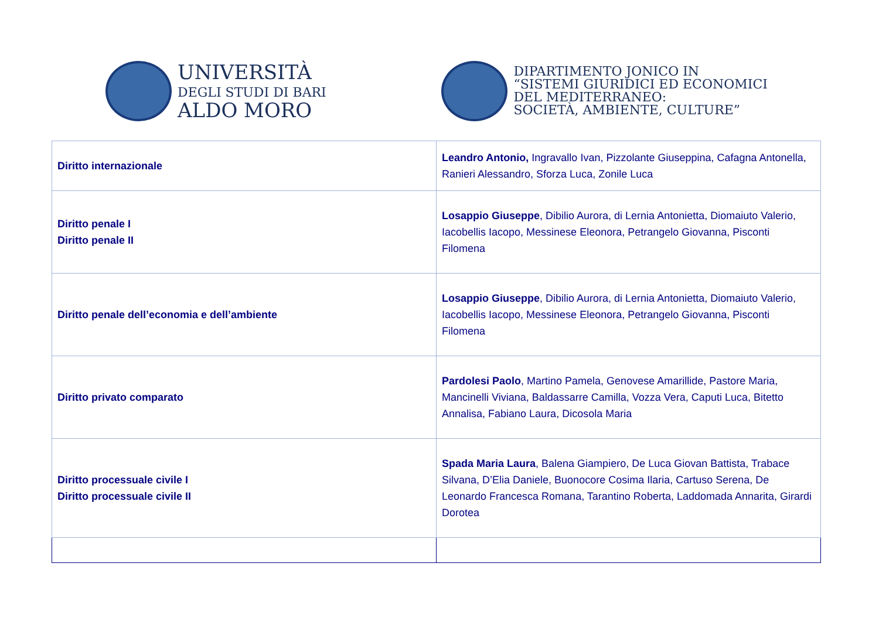UNIVERSITÀ
DEGLI STUDI DI BARI
ALDO MORO
DIPARTIMENTO JONICO IN
“SISTEMI GIURIDICI ED ECONOMICI
DEL MEDITERRANEO:
SOCIETÀ, AMBIENTE, CULTURE”
| Diritto internazionale | Leandro Antonio, Ingravallo Ivan, Pizzolante Giuseppina, Cafagna Antonella, Ranieri Alessandro, Sforza Luca, Zonile Luca |
| Diritto penale I Diritto penale II | Losappio Giuseppe , Dibilio Aurora, di Lernia Antonietta, Diomaiuto Valerio, Iacobellis Iacopo, Messinese Eleonora, Petrangelo Giovanna, Pisconti Filomena |
| Diritto penale dell’economia e dell’ambiente | Losappio Giuseppe , Dibilio Aurora, di Lernia Antonietta, Diomaiuto Valerio, Iacobellis Iacopo, Messinese Eleonora, Petrangelo Giovanna, Pisconti Filomena |
| Diritto privato comparato | Pardolesi Paolo , Martino Pamela, Genovese Amarillide, Pastore Maria, Mancinelli Viviana, Baldassarre Camilla, Vozza Vera, Caputi Luca, Bitetto Annalisa, Fabiano Laura, Dicosola Maria |
| Diritto processuale civile I Diritto processuale civile II | Spada Maria Laura , Balena Giampiero, De Luca Giovan Battista, Trabace Silvana, D’Elia Daniele, Buonocore Cosima Ilaria, Cartuso Serena, De Leonardo Francesca Romana, Tarantino Roberta, Laddomada Annarita, Girardi Dorotea |